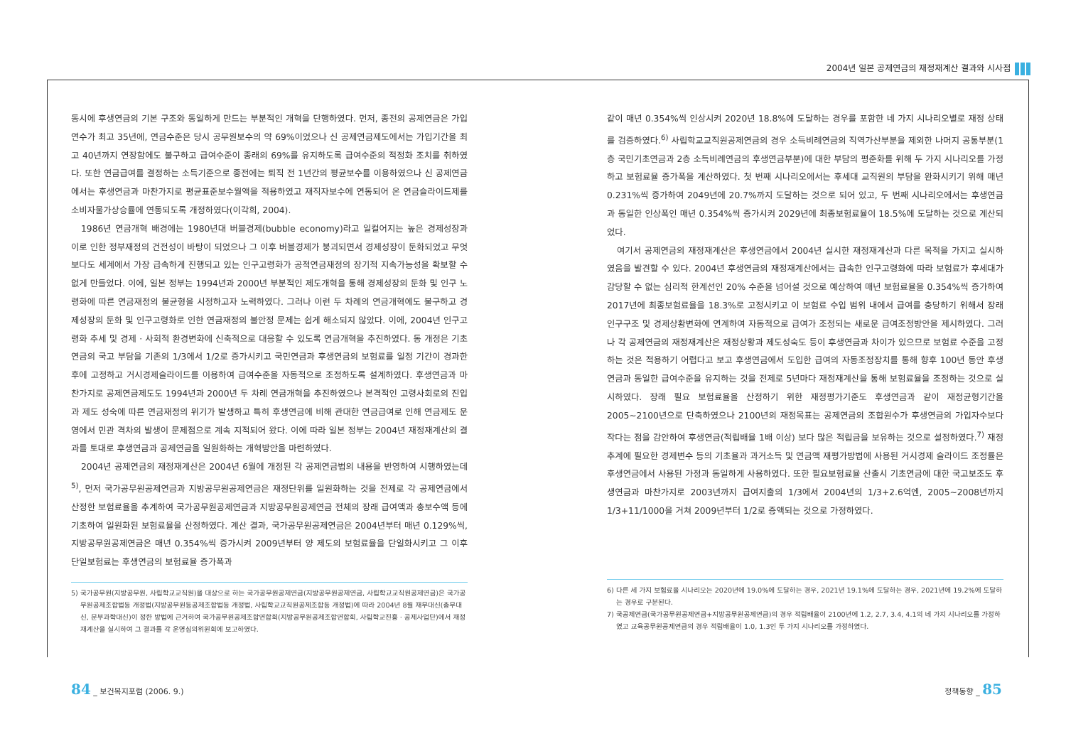2004년 일본 공제연금의 재정재계산 결과와 시사점
동시에 후생연금의 기본 구조와 동일하게 만드는 부분적인 개혁을 단행하였다. 먼저, 종전의 공제연금은 가입연수가 최고 35년에, 연금수준은 당시 공무원보수의 약 69%이었으나 신 공제연금제도에서는 가입기간을 최고 40년까지 연장함에도 불구하고 급여수준이 종래의 69%를 유지하도록 급여수준의 적정화 조치를 취하였다. 또한 연금급여를 결정하는 소득기준으로 종전에는 퇴직 전 1년간의 평균보수를 이용하였으나 신 공제연금에서는 후생연금과 마찬가지로 평균표준보수월액을 적용하였고 재직자보수에 연동되어 온 연금슬라이드제를 소비자물가상승률에 연동되도록 개정하였다(이각희, 2004).
1986년 연금개혁 배경에는 1980년대 버블경제(bubble economy)라고 일컬어지는 높은 경제성장과 이로 인한 정부재정의 건전성이 바탕이 되었으나 그 이후 버블경제가 붕괴되면서 경제성장이 둔화되었고 무엇보다도 세계에서 가장 급속하게 진행되고 있는 인구고령화가 공적연금재정의 장기적 지속가능성을 확보할 수 없게 만들었다. 이에, 일본 정부는 1994년과 2000년 부분적인 제도개혁을 통해 경제성장의 둔화 및 인구 노령화에 따른 연금재정의 불균형을 시정하고자 노력하였다. 그러나 이런 두 차례의 연금개혁에도 불구하고 경제성장의 둔화 및 인구고령화로 인한 연금재정의 불안정 문제는 쉽게 해소되지 않았다. 이에, 2004년 인구고령화 추세 및 경제 · 사회적 환경변화에 신축적으로 대응할 수 있도록 연금개혁을 추진하였다. 동 개정은 기초연금의 국고 부담을 기존의 1/3에서 1/2로 증가시키고 국민연금과 후생연금의 보험료를 일정 기간이 경과한 후에 고정하고 거시경제슬라이드를 이용하여 급여수준을 자동적으로 조정하도록 설계하였다. 후생연금과 마찬가지로 공제연금제도도 1994년과 2000년 두 차례 연금개혁을 추진하였으나 본격적인 고령사회로의 진입과 제도 성숙에 따른 연금재정의 위기가 발생하고 특히 후생연금에 비해 관대한 연금급여로 인해 연금제도 운영에서 민관 격차의 발생이 문제점으로 계속 지적되어 왔다. 이에 따라 일본 정부는 2004년 재정재계산의 결과를 토대로 후생연금과 공제연금을 일원화하는 개혁방안을 마련하였다.
2004년 공제연금의 재정재계산은 2004년 6월에 개정된 각 공제연금법의 내용을 반영하여 시행하였는데<sup>5)</sup>, 먼저 국가공무원공제연금과 지방공무원공제연금은 재정단위를 일원화하는 것을 전제로 각 공제연금에서 산정한 보험료율을 추계하여 국가공무원공제연금과 지방공무원공제연금 전체의 장래 급여액과 총보수액 등에 기초하여 일원화된 보험료율을 산정하였다. 계산 결과, 국가공무원공제연금은 2004년부터 매년 0.129%씩, 지방공무원공제연금은 매년 0.354%씩 증가시켜 2009년부터 양 제도의 보험료율을 단일화시키고 그 이후 단일보험료는 후생연금의 보험료율 증가폭과
5) 국가공무원(지방공무원, 사립학교교직원)을 대상으로 하는 국가공무원공제연금(지방공무원공제연금, 사립학교교직원공제연금)은 국가공무원공제조합법등 개정법(지방공무원등공제조합법등 개정법, 사립학교교직원공제조합등 개정법)에 따라 2004년 8월 재무대신(총무대신, 문부과학대신)이 정한 방법에 근거하여 국가공무원공제조합연합회(지방공무원공제조합연합회, 사립학교진흥 · 공제사업단)에서 재정재계산을 실시하여 그 결과를 각 운영심의위원회에 보고하였다.
같이 매년 0.354%씩 인상시켜 2020년 18.8%에 도달하는 경우를 포함한 네 가지 시나리오별로 재정 상태를 검증하였다.<sup>6)</sup> 사립학교교직원공제연금의 경우 소득비례연금의 직역가산부분을 제외한 나머지 공통부분(1층 국민기초연금과 2층 소득비례연금의 후생연금부분)에 대한 부담의 평준화를 위해 두 가지 시나리오를 가정하고 보험료율 증가폭을 계산하였다. 첫 번째 시나리오에서는 후세대 교직원의 부담을 완화시키기 위해 매년 0.231%씩 증가하여 2049년에 20.7%까지 도달하는 것으로 되어 있고, 두 번째 시나리오에서는 후생연금과 동일한 인상폭인 매년 0.354%씩 증가시켜 2029년에 최종보험료율이 18.5%에 도달하는 것으로 계산되었다.
여기서 공제연금의 재정재계산은 후생연금에서 2004년 실시한 재정재계산과 다른 목적을 가지고 실시하였음을 발견할 수 있다. 2004년 후생연금의 재정재계산에서는 급속한 인구고령화에 따라 보험료가 후세대가 감당할 수 없는 심리적 한계선인 20% 수준을 넘어설 것으로 예상하여 매년 보험료율을 0.354%씩 증가하여 2017년에 최종보험료율을 18.3%로 고정시키고 이 보험료 수입 범위 내에서 급여를 충당하기 위해서 장래 인구구조 및 경제상황변화에 연계하여 자동적으로 급여가 조정되는 새로운 급여조정방안을 제시하였다. 그러나 각 공제연금의 재정재계산은 재정상황과 제도성숙도 등이 후생연금과 차이가 있으므로 보험료 수준을 고정하는 것은 적용하기 어렵다고 보고 후생연금에서 도입한 급여의 자동조정장치를 통해 향후 100년 동안 후생연금과 동일한 급여수준을 유지하는 것을 전제로 5년마다 재정재계산을 통해 보험료율을 조정하는 것으로 실시하였다. 장래 필요 보험료율을 산정하기 위한 재정평가기준도 후생연금과 같이 재정균형기간을 2005~2100년으로 단축하였으나 2100년의 재정목표는 공제연금의 조합원수가 후생연금의 가입자수보다 작다는 점을 감안하여 후생연금(적립배율 1배 이상) 보다 많은 적립금을 보유하는 것으로 설정하였다.<sup>7)</sup> 재정추계에 필요한 경제변수 등의 기초율과 과거소득 및 연금액 재평가방법에 사용된 거시경제 슬라이드 조정률은 후생연금에서 사용된 가정과 동일하게 사용하였다. 또한 필요보험료율 산출시 기초연금에 대한 국고보조도 후생연금과 마찬가지로 2003년까지 급여지출의 1/3에서 2004년의 1/3+2.6억엔, 2005~2008년까지 1/3+11/1000을 거쳐 2009년부터 1/2로 증액되는 것으로 가정하였다.
6) 다른 세 가지 보험료율 시나리오는 2020년에 19.0%에 도달하는 경우, 2021년 19.1%에 도달하는 경우, 2021년에 19.2%에 도달하는 경우로 구분된다.
7) 국공제연금(국가공무원공제연금+지방공무원공제연금)의 경우 적립배율이 2100년에 1.2, 2.7, 3.4, 4.1의 네 가지 시나리오를 가정하였고 교육공무원공제연금의 경우 적립배율이 1.0, 1.3인 두 가지 시나리오를 가정하였다.
84 _ 보건복지포럼 (2006. 9.) 정책동향 _ 85